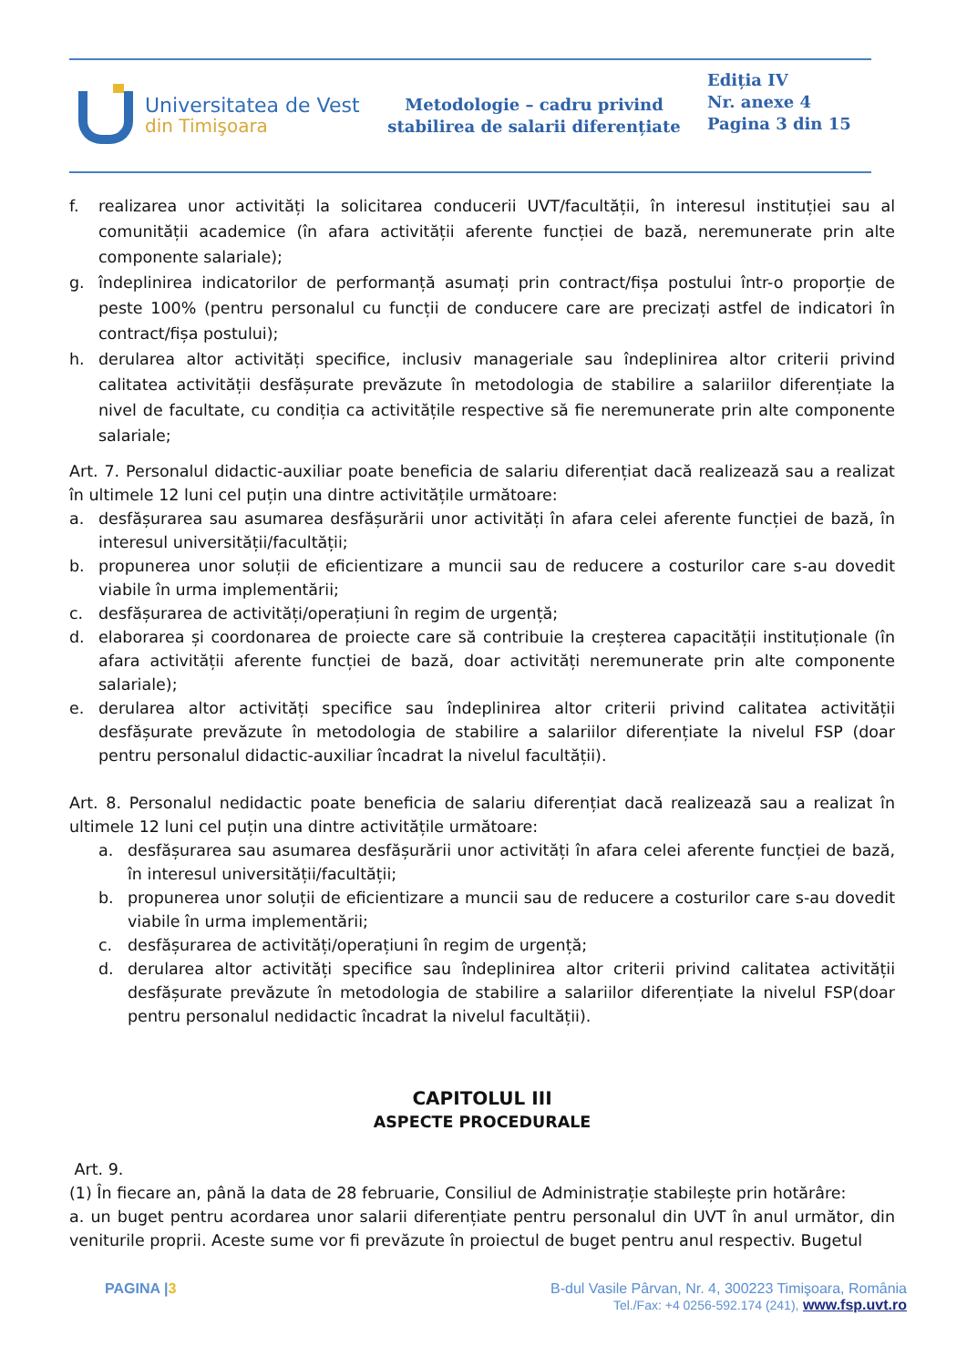Universitatea de Vest
din Timişoara
Metodologie – cadru privind stabilirea de salarii diferențiate
Ediția IV
Nr. anexe 4
Pagina 3 din 15
f. realizarea unor activități la solicitarea conducerii UVT/facultății, în interesul instituției sau al comunității academice (în afara activității aferente funcției de bază, neremunerate prin alte componente salariale);
g. îndeplinirea indicatorilor de performanță asumați prin contract/fișa postului într-o proporție de peste 100% (pentru personalul cu funcții de conducere care are precizați astfel de indicatori în contract/fișa postului);
h. derularea altor activități specifice, inclusiv manageriale sau îndeplinirea altor criterii privind calitatea activității desfășurate prevăzute în metodologia de stabilire a salariilor diferențiate la nivel de facultate, cu condiția ca activitățile respective să fie neremunerate prin alte componente salariale;
Art. 7. Personalul didactic-auxiliar poate beneficia de salariu diferențiat dacă realizează sau a realizat în ultimele 12 luni cel puțin una dintre activitățile următoare:
a. desfășurarea sau asumarea desfășurării unor activități în afara celei aferente funcției de bază, în interesul universității/facultății;
b. propunerea unor soluții de eficientizare a muncii sau de reducere a costurilor care s-au dovedit viabile în urma implementării;
c. desfășurarea de activități/operațiuni în regim de urgență;
d. elaborarea și coordonarea de proiecte care să contribuie la creșterea capacității instituționale (în afara activității aferente funcției de bază, doar activități neremunerate prin alte componente salariale);
e. derularea altor activități specifice sau îndeplinirea altor criterii privind calitatea activității desfășurate prevăzute în metodologia de stabilire a salariilor diferențiate la nivelul FSP (doar pentru personalul didactic-auxiliar încadrat la nivelul facultății).
Art. 8. Personalul nedidactic poate beneficia de salariu diferențiat dacă realizează sau a realizat în ultimele 12 luni cel puțin una dintre activitățile următoare:
a. desfășurarea sau asumarea desfășurării unor activități în afara celei aferente funcției de bază, în interesul universității/facultății;
b. propunerea unor soluții de eficientizare a muncii sau de reducere a costurilor care s-au dovedit viabile în urma implementării;
c. desfășurarea de activități/operațiuni în regim de urgență;
d. derularea altor activități specifice sau îndeplinirea altor criterii privind calitatea activității desfășurate prevăzute în metodologia de stabilire a salariilor diferențiate la nivelul FSP(doar pentru personalul nedidactic încadrat la nivelul facultății).
CAPITOLUL III
ASPECTE PROCEDURALE
Art. 9.
(1) În fiecare an, până la data de 28 februarie, Consiliul de Administrație stabilește prin hotărâre:
a. un buget pentru acordarea unor salarii diferențiate pentru personalul din UVT în anul următor, din veniturile proprii. Aceste sume vor fi prevăzute în proiectul de buget pentru anul respectiv. Bugetul
PAGINA |3 B-dul Vasile Pârvan, Nr. 4, 300223 Timişoara, România
Tel./Fax: +4 0256-592.174 (241), www.fsp.uvt.ro